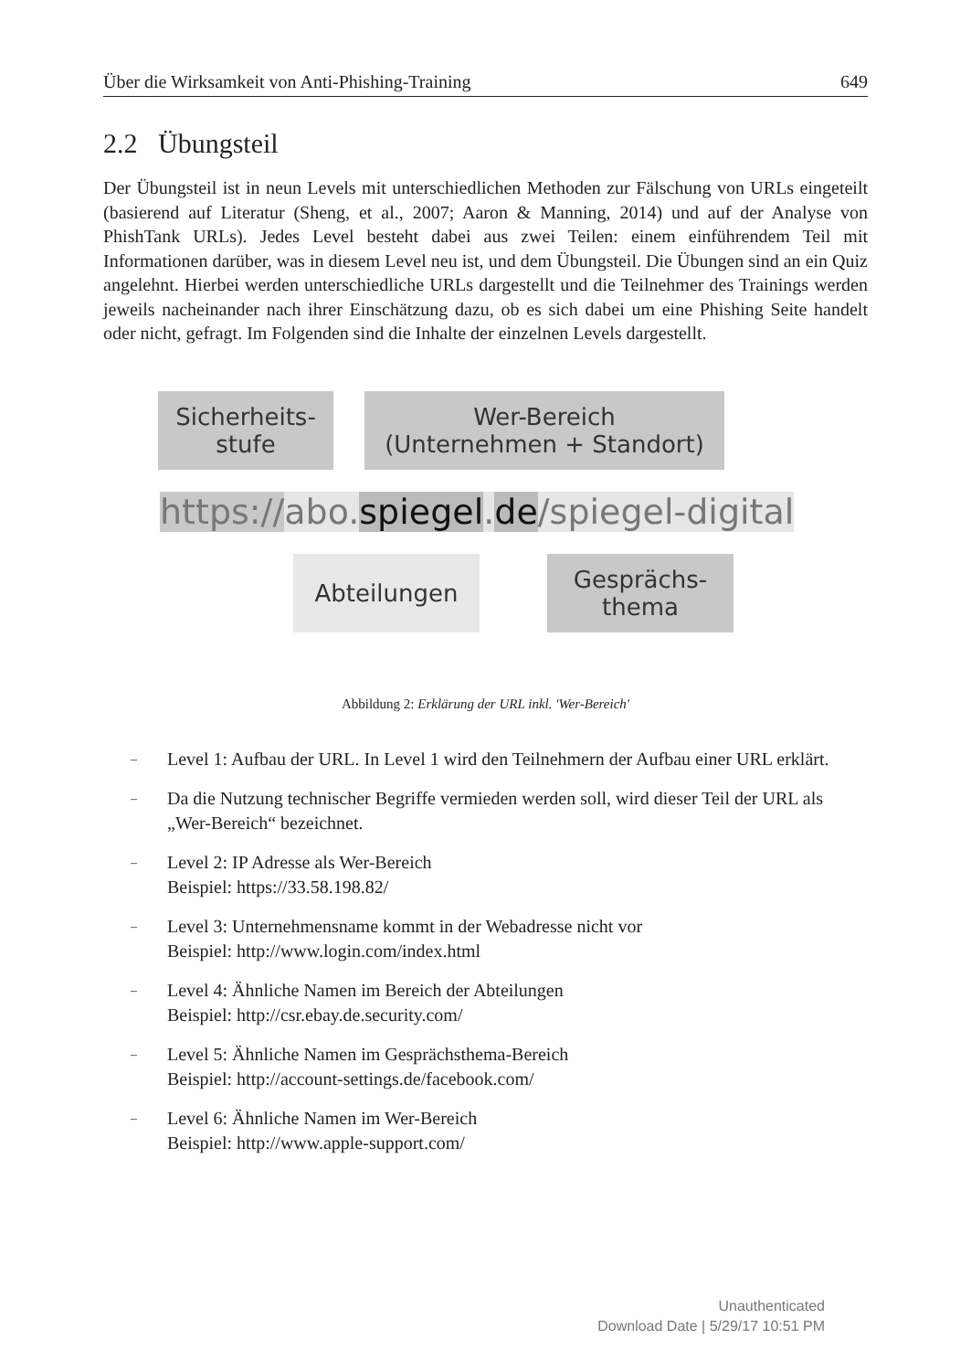Über die Wirksamkeit von Anti-Phishing-Training 649
2.2 Übungsteil
Der Übungsteil ist in neun Levels mit unterschiedlichen Methoden zur Fälschung von URLs eingeteilt (basierend auf Literatur (Sheng, et al., 2007; Aaron & Manning, 2014) und auf der Analyse von PhishTank URLs). Jedes Level besteht dabei aus zwei Teilen: einem einführendem Teil mit Informationen darüber, was in diesem Level neu ist, und dem Übungsteil. Die Übungen sind an ein Quiz angelehnt. Hierbei werden unterschiedliche URLs dargestellt und die Teilnehmer des Trainings werden jeweils nacheinander nach ihrer Einschätzung dazu, ob es sich dabei um eine Phishing Seite handelt oder nicht, gefragt. Im Folgenden sind die Inhalte der einzelnen Levels dargestellt.
Sicherheits-
stufe
Wer-Bereich
(Unternehmen + Standort)
https://abo. spiegel. de/spiegel-digital
Abteilungen Gesprächs-
thema
Abbildung 2: Erklärung der URL inkl. 'Wer-Bereich'
– Level 1: Aufbau der URL. In Level 1 wird den Teilnehmern der Aufbau einer URL erklärt.
– Da die Nutzung technischer Begriffe vermieden werden soll, wird dieser Teil der URL als „Wer-Bereich“ bezeichnet.
– Level 2: IP Adresse als Wer-Bereich
Beispiel: https://33.58.198.82/
– Level 3: Unternehmensname kommt in der Webadresse nicht vor
Beispiel: http://www.login.com/index.html
– Level 4: Ähnliche Namen im Bereich der Abteilungen
Beispiel: http://csr.ebay.de.security.com/
– Level 5: Ähnliche Namen im Gesprächsthema-Bereich
Beispiel: http://account-settings.de/facebook.com/
– Level 6: Ähnliche Namen im Wer-Bereich
Beispiel: http://www.apple-support.com/
Unauthenticated
Download Date | 5/29/17 10:51 PM